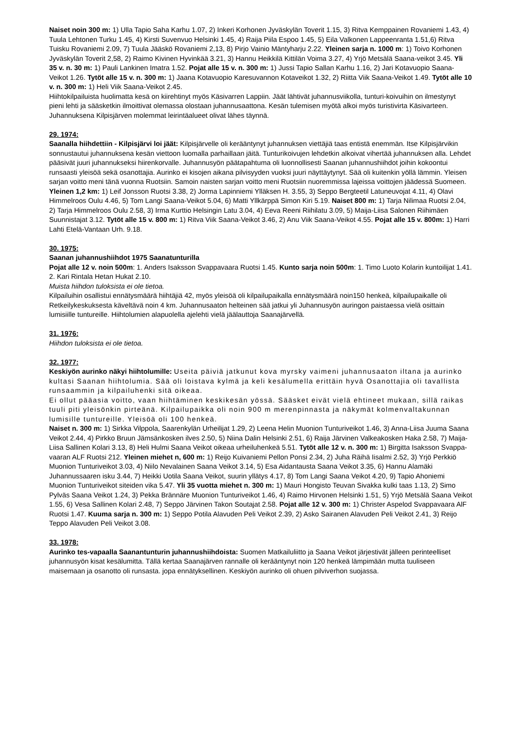Naiset noin 300 m: 1) Ulla Tapio Saha Karhu 1.07, 2) Inkeri Korhonen Jyväskylän Toverit 1.15, 3) Ritva Kemppainen Rovaniemi 1.43, 4) Tuula Lehtonen Turku 1.45, 4) Kirsti Suvenvuo Helsinki 1.45, 4) Raija Piila Espoo 1.45, 5) Eila Valkonen Lappeenranta 1.51,6) Ritva Tuisku Rovaniemi 2.09, 7) Tuula Jääskö Rovaniemi 2,13, 8) Pirjo Vainio Mäntyharju 2.22. Yleinen sarja n. 1000 m: 1) Toivo Korhonen Jyväskylän Toverit 2,58, 2) Raimo Kivinen Hyvinkää 3.21, 3) Hannu Heikkilä Kittilän Voima 3.27, 4) Yrjö Metsälä Saana-veikot 3.45. Yli 35 v. n. 30 m: 1) Pauli Lankinen Imatra 1.52. Pojat alle 15 v. n. 300 m: 1) Jussi Tapio Sallan Karhu 1.16, 2) Jari Kotavuopio Saana-Veikot 1.26. Tytöt alle 15 v. n. 300 m: 1) Jaana Kotavuopio Karesuvannon Kotaveikot 1.32, 2) Riitta Viik Saana-Veikot 1.49. Tytöt alle 10 v. n. 300 m: 1) Heli Viik Saana-Veikot 2.45.
Hiihtokilpailuista huolimatta kesä on kiirehtinyt myös Käsivarren Lappiin. Jäät lähtivät juhannusviikolla, tunturi-koivuihin on ilmestynyt pieni lehti ja sääsketkin ilmoittivat olemassa olostaan juhannusaattona. Kesän tulemisen myötä alkoi myös turistivirta Käsivarteen. Juhannuksena Kilpisjärven molemmat leirintäalueet olivat lähes täynnä.
29. 1974:
Saanalla hiihdettiin - Kilpisjärvi loi jäät: Kilpisjärvelle oli kerääntynyt juhannuksen viettäjiä taas entistä enemmän. Itse Kilpisjärvikin sonnustautui juhannuksena kesän viettoon luomalla parhaillaan jäitä. Tunturikoivujen lehdetkin alkoivat vihertää juhannuksen alla. Lehdet pääsivät juuri juhannukseksi hiirenkorvalle. Juhannusyön päätapahtuma oli luonnollisesti Saanan juhannushiihdot joihin kokoontui runsaasti yleisöä sekä osanottajia. Aurinko ei kisojen aikana pilvisyyden vuoksi juuri näyttäytynyt. Sää oli kuitenkin yöllä lämmin. Yleisen sarjan voitto meni tänä vuonna Ruotsiin. Samoin naisten sarjan voitto meni Ruotsiin nuoremmissa lajeissa voittojen jäädessä Suomeen.
Yleinen 1,2 km: 1) Leif Jonsson Ruotsi 3.38, 2) Jorma Lapinniemi Ylläksen H. 3.55, 3) Seppo Bergteetil Latuneuvojat 4.11, 4) Olavi Himmelroos Oulu 4.46, 5) Tom Langi Saana-Veikot 5.04, 6) Matti Yllkärppä Simon Kiri 5.19. Naiset 800 m: 1) Tarja Nilimaa Ruotsi 2.04, 2) Tarja Himmelroos Oulu 2.58, 3) Irma Kurttio Helsingin Latu 3.04, 4) Eeva Reeni Riihilatu 3.09, 5) Maija-Liisa Salonen Riihimäen Suunnistajat 3.12. Tytöt alle 15 v. 800 m: 1) Ritva Viik Saana-Veikot 3.46, 2) Anu Viik Saana-Veikot 4.55. Pojat alle 15 v. 800m: 1) Harri Lahti Etelä-Vantaan Urh. 9.18.
30. 1975:
Saanan juhannushiihdot 1975 Saanatunturilla
Pojat alle 12 v. noin 500m: 1. Anders Isaksson Svappavaara Ruotsi 1.45. Kunto sarja noin 500m: 1. Timo Luoto Kolarin kuntoilijat 1.41. 2. Kari Rintala Hetan Hukat 2.10.
Muista hiihdon tuloksista ei ole tietoa.
Kilpailuihin osallistui ennätysmäärä hiihtäjiä 42, myös yleisöä oli kilpailupaikalla ennätysmäärä noin150 henkeä, kilpailupaikalle oli Retkeilykeskuksesta käveltävä noin 4 km. Juhannusaaton helteinen sää jatkui yli Juhannusyön auringon paistaessa vielä osittain lumisiille tuntureille. Hiihtolumien alapuolella ajelehti vielä jäälauttoja Saanajärvellä.
31. 1976:
Hiihdon tuloksista ei ole tietoa.
32. 1977:
Keskiyön aurinko näkyi hiihtolumille: Useita päiviä jatkunut kova myrsky vaimeni juhannusaaton iltana ja aurinko kultasi Saanan hiihtolumia. Sää oli loistava kylmä ja keli kesälumella erittäin hyvä Osanottajia oli tavallista runsaammin ja kilpailuhenki sitä oikeaa.
Ei ollut pääasia voitto, vaan hiihtäminen keskikesän yössä. Sääsket eivät vielä ehtineet mukaan, sillä raikas tuuli piti yleisönkin pirteänä. Kilpailupaikka oli noin 900 m merenpinnasta ja näkymät kolmenvaltakunnan lumisille tuntureille. Yleisöä oli 100 henkeä.
Naiset n. 300 m: 1) Sirkka Vilppola, Saarenkylän Urheilijat 1.29, 2) Leena Helin Muonion Tunturiveikot 1.46, 3) Anna-Liisa Juuma Saana Veikot 2.44, 4) Pirkko Bruun Jämsänkosken ilves 2.50, 5) Niina Dalin Helsinki 2.51, 6) Raija Järvinen Valkeakosken Haka 2.58, 7) Maija-Liisa Sallinen Kolari 3.13, 8) Heli Hulmi Saana Veikot oikeaa urheiluhenkeä 5.51. Tytöt alle 12 v. n. 300 m: 1) Birgitta Isaksson Svappa-vaaran ALF Ruotsi 212. Yleinen miehet n, 600 m: 1) Reijo Kuivaniemi Pellon Ponsi 2.34, 2) Juha Räihä Iisalmi 2.52, 3) Yrjö Perkkiö Muonion Tunturiveikot 3.03, 4) Niilo Nevalainen Saana Veikot 3.14, 5) Esa Aidantausta Saana Veikot 3.35, 6) Hannu Alamäki Juhannussaaren isku 3.44, 7) Heikki Uotila Saana Veikot, suurin yllätys 4.17, 8) Tom Langi Saana Veikot 4.20, 9) Tapio Ahoniemi Muonion Tunturiveikot siteiden vika 5.47. Yli 35 vuotta miehet n. 300 m: 1) Mauri Hongisto Teuvan Sivakka kulki taas 1.13, 2) Simo Pylväs Saana Veikot 1.24, 3) Pekka Brännäre Muonion Tunturiveikot 1.46, 4) Raimo Hirvonen Helsinki 1.51, 5) Yrjö Metsälä Saana Veikot 1.55, 6) Vesa Sallinen Kolari 2.48, 7) Seppo Järvinen Takon Soutajat 2.58. Pojat alle 12 v. 300 m: 1) Christer Aspelod Svappavaara AlF Ruotsi 1.47. Kuuma sarja n. 300 m: 1) Seppo Potila Alavuden Peli Veikot 2.39, 2) Asko Sairanen Alavuden Peli Veikot 2.41, 3) Reijo Teppo Alavuden Peli Veikot 3.08.
33. 1978:
Aurinko tes-vapaalla Saanantunturin juhannushiihdoista: Suomen Matkailuliitto ja Saana Veikot järjestivät jälleen perinteelliset juhannusyön kisat kesälumitta. Tällä kertaa Saanajärven rannalle oli kerääntynyt noin 120 henkeä lämpimään mutta tuuliseen maisemaan ja osanotto oli runsasta. jopa ennätyksellinen. Keskiyön aurinko oli ohuen pilviverhon suojassa.